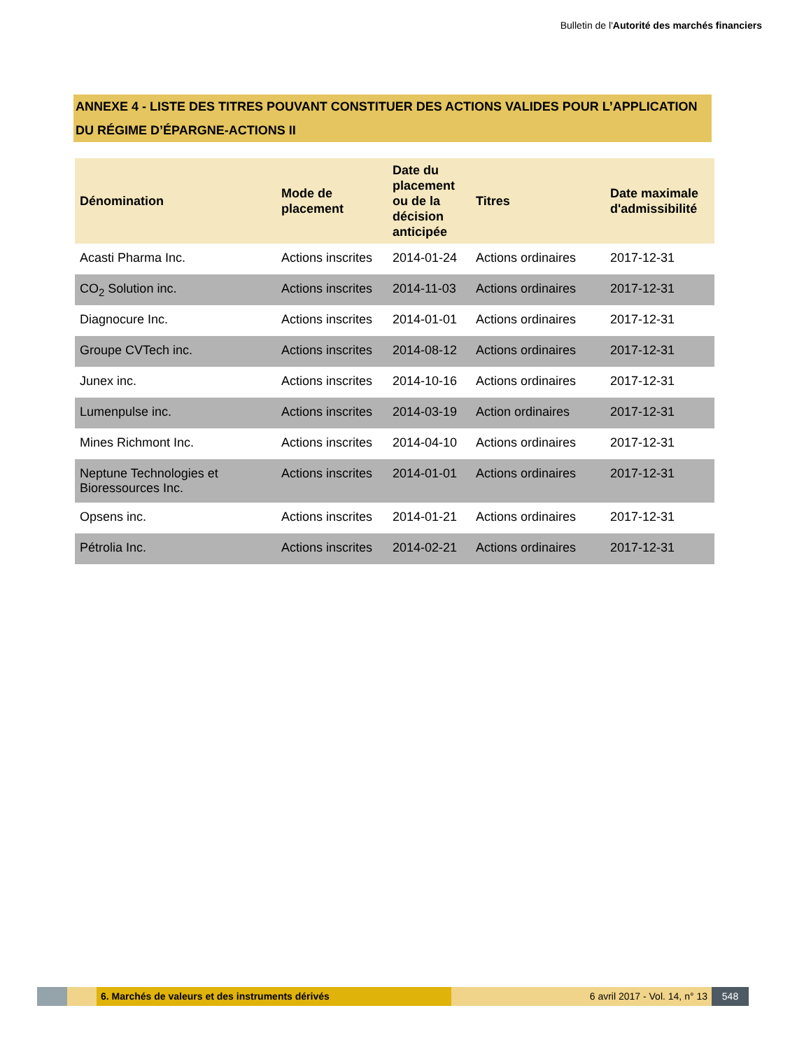Bulletin de l'Autorité des marchés financiers
ANNEXE 4 - LISTE DES TITRES POUVANT CONSTITUER DES ACTIONS VALIDES POUR L’APPLICATION DU RÉGIME D’ÉPARGNE-ACTIONS II
| Dénomination | Mode de placement | Date du placement ou de la décision anticipée | Titres | Date maximale d'admissibilité |
| --- | --- | --- | --- | --- |
| Acasti Pharma Inc. | Actions inscrites | 2014-01-24 | Actions ordinaires | 2017-12-31 |
| CO<sub>2</sub> Solution inc. | Actions inscrites | 2014-11-03 | Actions ordinaires | 2017-12-31 |
| Diagnocure Inc. | Actions inscrites | 2014-01-01 | Actions ordinaires | 2017-12-31 |
| Groupe CVTech inc. | Actions inscrites | 2014-08-12 | Actions ordinaires | 2017-12-31 |
| Junex inc. | Actions inscrites | 2014-10-16 | Actions ordinaires | 2017-12-31 |
| Lumenpulse inc. | Actions inscrites | 2014-03-19 | Action ordinaires | 2017-12-31 |
| Mines Richmont Inc. | Actions inscrites | 2014-04-10 | Actions ordinaires | 2017-12-31 |
| Neptune Technologies et Bioressources Inc. | Actions inscrites | 2014-01-01 | Actions ordinaires | 2017-12-31 |
| Opsens inc. | Actions inscrites | 2014-01-21 | Actions ordinaires | 2017-12-31 |
| Pétrolia Inc. | Actions inscrites | 2014-02-21 | Actions ordinaires | 2017-12-31 |
6. Marchés de valeurs et des instruments dérivés 6 avril 2017 - Vol. 14, n° 13 548